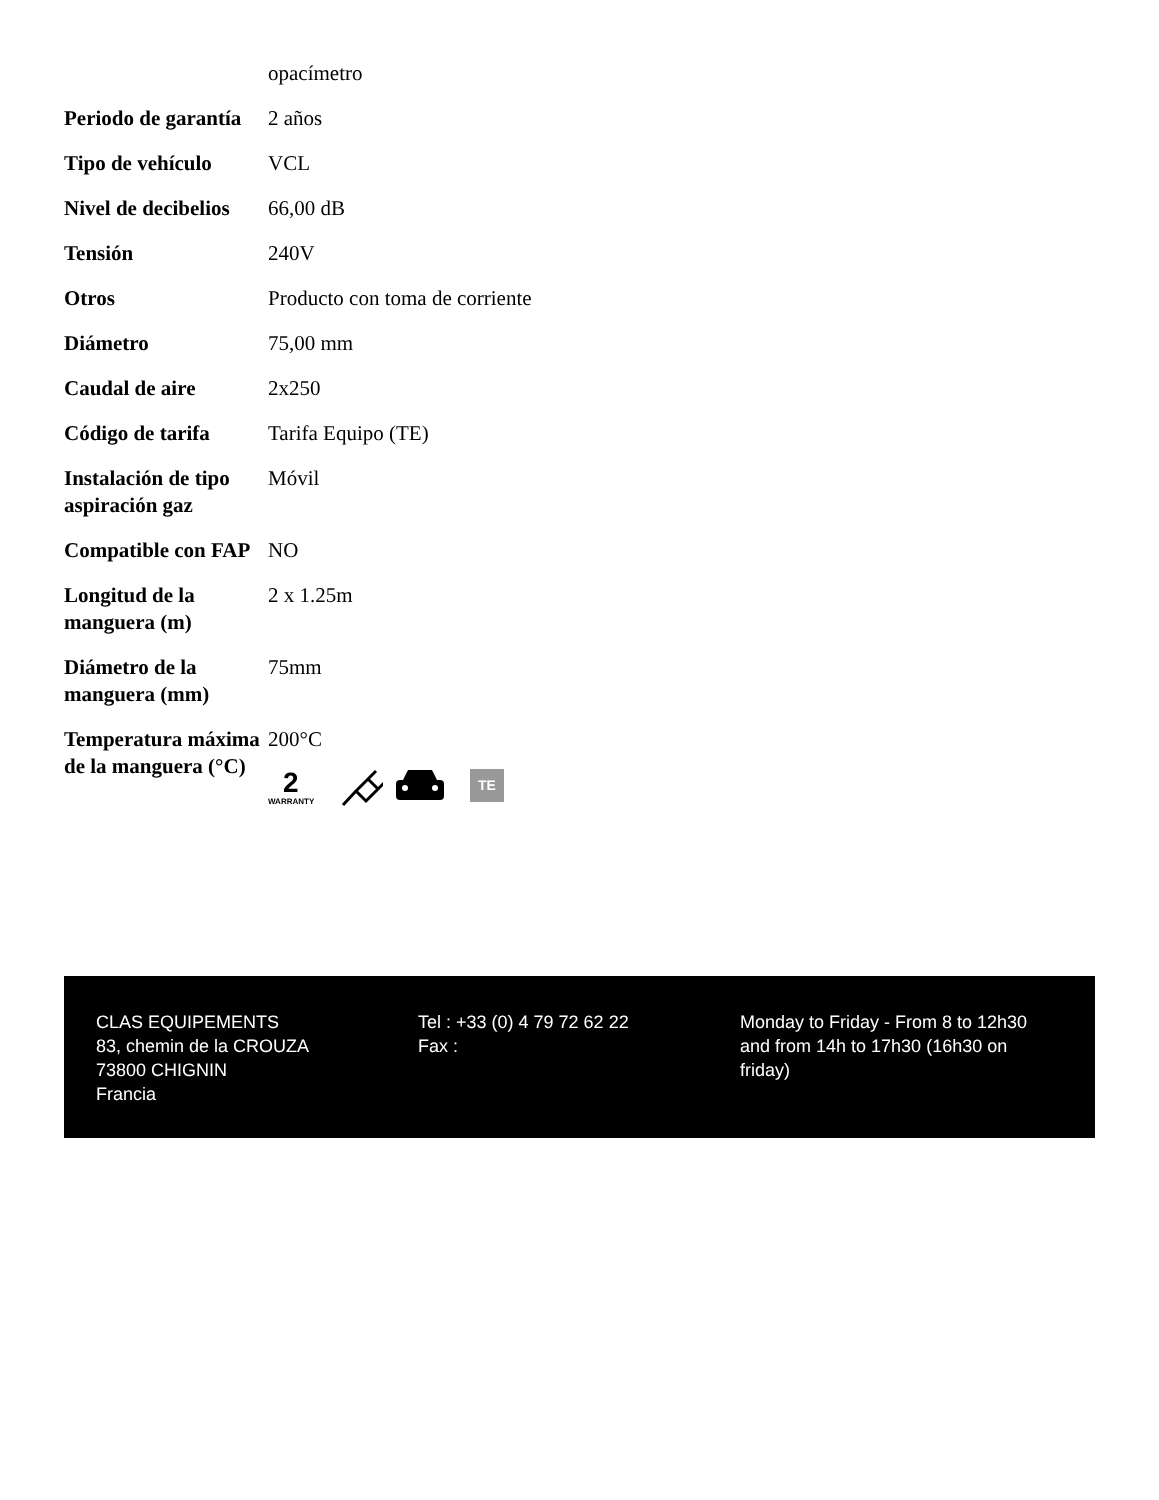| | opacímetro |
| Periodo de garantía | 2 años |
| Tipo de vehículo | VCL |
| Nivel de decibelios | 66,00 dB |
| Tensión | 240V |
| Otros | Producto con toma de corriente |
| Diámetro | 75,00 mm |
| Caudal de aire | 2x250 |
| Código de tarifa | Tarifa Equipo (TE) |
| Instalación de tipo aspiración gaz | Móvil |
| Compatible con FAP | NO |
| Longitud de la manguera (m) | 2 x 1.25m |
| Diámetro de la manguera (mm) | 75mm |
| Temperatura máxima de la manguera (°C) | 200°C 2 WARRANTY TE |
CLAS EQUIPEMENTS
83, chemin de la CROUZA
73800 CHIGNIN
Francia
Tel : +33 (0) 4 79 72 62 22
Fax :
Monday to Friday - From 8 to 12h30 and from 14h to 17h30 (16h30 on friday)